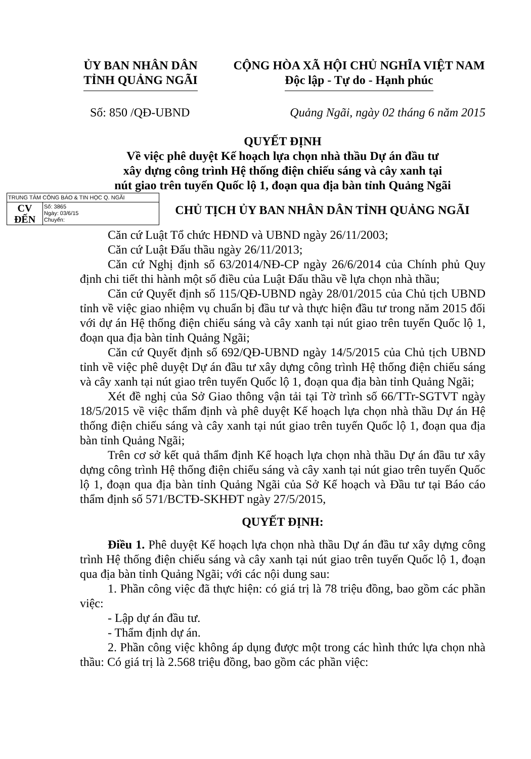ỦY BAN NHÂN DÂN
TỈNH QUẢNG NGÃI
CỘNG HÒA XÃ HỘI CHỦ NGHĨA VIỆT NAM
Độc lập - Tự do - Hạnh phúc
Số: 850 /QĐ-UBND Quảng Ngãi, ngày 02 tháng 6 năm 2015
QUYẾT ĐỊNH
Về việc phê duyệt Kế hoạch lựa chọn nhà thầu Dự án đầu tư
xây dựng công trình Hệ thống điện chiếu sáng và cây xanh tại
nút giao trên tuyến Quốc lộ 1, đoạn qua địa bàn tỉnh Quảng Ngãi
TRUNG TÂM CÔNG BÁO & TIN HỌC Q. NGÃI
CV
ĐẾN
Số: 3865
Ngày: 03/6/15
Chuyển:
CHỦ TỊCH ỦY BAN NHÂN DÂN TỈNH QUẢNG NGÃI
Căn cứ Luật Tổ chức HĐND và UBND ngày 26/11/2003;
Căn cứ Luật Đấu thầu ngày 26/11/2013;
Căn cứ Nghị định số 63/2014/NĐ-CP ngày 26/6/2014 của Chính phủ Quy định chi tiết thi hành một số điều của Luật Đấu thầu về lựa chọn nhà thầu;
Căn cứ Quyết định số 115/QĐ-UBND ngày 28/01/2015 của Chủ tịch UBND tỉnh về việc giao nhiệm vụ chuẩn bị đầu tư và thực hiện đầu tư trong năm 2015 đối với dự án Hệ thống điện chiếu sáng và cây xanh tại nút giao trên tuyến Quốc lộ 1, đoạn qua địa bàn tỉnh Quảng Ngãi;
Căn cứ Quyết định số 692/QĐ-UBND ngày 14/5/2015 của Chủ tịch UBND tỉnh về việc phê duyệt Dự án đầu tư xây dựng công trình Hệ thống điện chiếu sáng và cây xanh tại nút giao trên tuyến Quốc lộ 1, đoạn qua địa bàn tỉnh Quảng Ngãi;
Xét đề nghị của Sở Giao thông vận tải tại Tờ trình số 66/TTr-SGTVT ngày 18/5/2015 về việc thẩm định và phê duyệt Kế hoạch lựa chọn nhà thầu Dự án Hệ thống điện chiếu sáng và cây xanh tại nút giao trên tuyến Quốc lộ 1, đoạn qua địa bàn tỉnh Quảng Ngãi;
Trên cơ sở kết quả thẩm định Kế hoạch lựa chọn nhà thầu Dự án đầu tư xây dựng công trình Hệ thống điện chiếu sáng và cây xanh tại nút giao trên tuyến Quốc lộ 1, đoạn qua địa bàn tỉnh Quảng Ngãi của Sở Kế hoạch và Đầu tư tại Báo cáo thẩm định số 571/BCTĐ-SKHĐT ngày 27/5/2015,
QUYẾT ĐỊNH:
Điều 1. Phê duyệt Kế hoạch lựa chọn nhà thầu Dự án đầu tư xây dựng công trình Hệ thống điện chiếu sáng và cây xanh tại nút giao trên tuyến Quốc lộ 1, đoạn qua địa bàn tỉnh Quảng Ngãi; với các nội dung sau:
1. Phần công việc đã thực hiện: có giá trị là 78 triệu đồng, bao gồm các phần việc:
- Lập dự án đầu tư.
- Thẩm định dự án.
2. Phần công việc không áp dụng được một trong các hình thức lựa chọn nhà thầu: Có giá trị là 2.568 triệu đồng, bao gồm các phần việc: